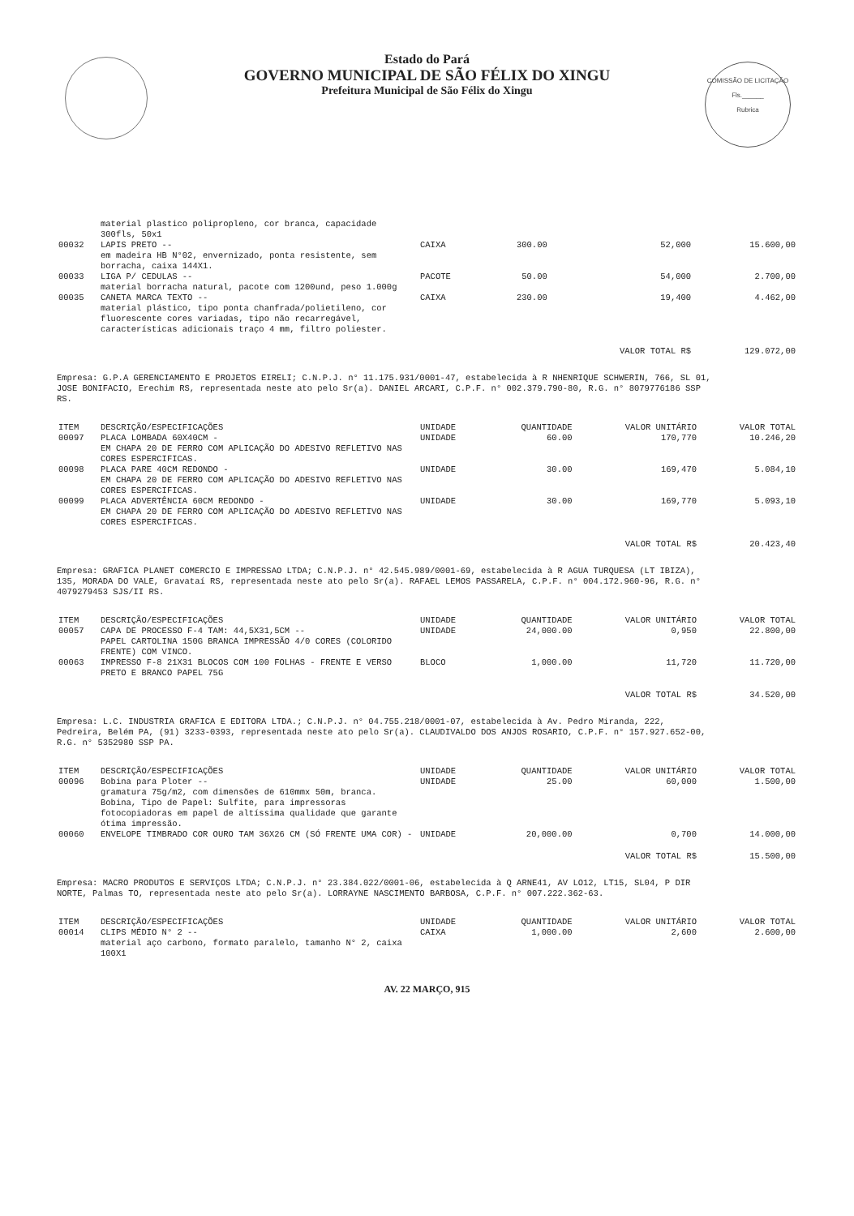COMISSÃO DE LICITAÇÃO
Fls.______
Rubrica
Estado do Pará
GOVERNO MUNICIPAL DE SÃO FÉLIX DO XINGU
Prefeitura Municipal de São Félix do Xingu
| | material plastico polipropleno, cor branca, capacidade 300fls, 50x1 | | | | |
| 00032 | LAPIS PRETO -- em madeira HB N°02, envernizado, ponta resistente, sem borracha, caixa 144X1. | CAIXA | 300.00 | 52,000 | 15.600,00 |
| 00033 | LIGA P/ CEDULAS -- material borracha natural, pacote com 1200und, peso 1.000g | PACOTE | 50.00 | 54,000 | 2.700,00 |
| 00035 | CANETA MARCA TEXTO -- material plástico, tipo ponta chanfrada/polietileno, cor fluorescente cores variadas, tipo não recarregável, características adicionais traço 4 mm, filtro poliester. | CAIXA | 230.00 | 19,400 | 4.462,00 |
| | | | | VALOR TOTAL R$ | 129.072,00 |
Empresa: G.P.A GERENCIAMENTO E PROJETOS EIRELI; C.N.P.J. n° 11.175.931/0001-47, estabelecida à R NHENRIQUE SCHWERIN, 766, SL 01,
JOSE BONIFACIO, Erechim RS, representada neste ato pelo Sr(a). DANIEL ARCARI, C.P.F. n° 002.379.790-80, R.G. n° 8079776186 SSP
RS.
| ITEM | DESCRIÇÃO/ESPECIFICAÇÕES | UNIDADE | QUANTIDADE | VALOR UNITÁRIO | VALOR TOTAL |
| --- | --- | --- | --- | --- | --- |
| 00097 | PLACA LOMBADA 60X40CM - EM CHAPA 20 DE FERRO COM APLICAÇÃO DO ADESIVO REFLETIVO NAS CORES ESPERCIFICAS. | UNIDADE | 60.00 | 170,770 | 10.246,20 |
| 00098 | PLACA PARE 40CM REDONDO - EM CHAPA 20 DE FERRO COM APLICAÇÃO DO ADESIVO REFLETIVO NAS CORES ESPERCIFICAS. | UNIDADE | 30.00 | 169,470 | 5.084,10 |
| 00099 | PLACA ADVERTÊNCIA 60CM REDONDO - EM CHAPA 20 DE FERRO COM APLICAÇÃO DO ADESIVO REFLETIVO NAS CORES ESPERCIFICAS. | UNIDADE | 30.00 | 169,770 | 5.093,10 |
| | | | | VALOR TOTAL R$ | 20.423,40 |
Empresa: GRAFICA PLANET COMERCIO E IMPRESSAO LTDA; C.N.P.J. n° 42.545.989/0001-69, estabelecida à R AGUA TURQUESA (LT IBIZA),
135, MORADA DO VALE, Gravataí RS, representada neste ato pelo Sr(a). RAFAEL LEMOS PASSARELA, C.P.F. n° 004.172.960-96, R.G. n°
4079279453 SJS/II RS.
| ITEM | DESCRIÇÃO/ESPECIFICAÇÕES | UNIDADE | QUANTIDADE | VALOR UNITÁRIO | VALOR TOTAL |
| --- | --- | --- | --- | --- | --- |
| 00057 | CAPA DE PROCESSO F-4 TAM: 44,5X31,5CM -- PAPEL CARTOLINA 150G BRANCA IMPRESSÃO 4/0 CORES (COLORIDO FRENTE) COM VINCO. | UNIDADE | 24,000.00 | 0,950 | 22.800,00 |
| 00063 | IMPRESSO F-8 21X31 BLOCOS COM 100 FOLHAS - FRENTE E VERSO PRETO E BRANCO PAPEL 75G | BLOCO | 1,000.00 | 11,720 | 11.720,00 |
| | | | | VALOR TOTAL R$ | 34.520,00 |
Empresa: L.C. INDUSTRIA GRAFICA E EDITORA LTDA.; C.N.P.J. n° 04.755.218/0001-07, estabelecida à Av. Pedro Miranda, 222,
Pedreira, Belém PA, (91) 3233-0393, representada neste ato pelo Sr(a). CLAUDIVALDO DOS ANJOS ROSARIO, C.P.F. n° 157.927.652-00,
R.G. n° 5352980 SSP PA.
| ITEM | DESCRIÇÃO/ESPECIFICAÇÕES | UNIDADE | QUANTIDADE | VALOR UNITÁRIO | VALOR TOTAL |
| --- | --- | --- | --- | --- | --- |
| 00096 | Bobina para Ploter -- gramatura 75g/m2, com dimensões de 610mmx 50m, branca. Bobina, Tipo de Papel: Sulfite, para impressoras fotocopiadoras em papel de altíssima qualidade que garante ótima impressão. | UNIDADE | 25.00 | 60,000 | 1.500,00 |
| 00060 | ENVELOPE TIMBRADO COR OURO TAM 36X26 CM (SÓ FRENTE UMA COR) - | UNIDADE | 20,000.00 | 0,700 | 14.000,00 |
| | | | | VALOR TOTAL R$ | 15.500,00 |
Empresa: MACRO PRODUTOS E SERVIÇOS LTDA; C.N.P.J. n° 23.384.022/0001-06, estabelecida à Q ARNE41, AV LO12, LT15, SL04, P DIR
NORTE, Palmas TO, representada neste ato pelo Sr(a). LORRAYNE NASCIMENTO BARBOSA, C.P.F. n° 007.222.362-63.
| ITEM | DESCRIÇÃO/ESPECIFICAÇÕES | UNIDADE | QUANTIDADE | VALOR UNITÁRIO | VALOR TOTAL |
| --- | --- | --- | --- | --- | --- |
| 00014 | CLIPS MÉDIO N° 2 -- material aço carbono, formato paralelo, tamanho N° 2, caixa 100X1 | CAIXA | 1,000.00 | 2,600 | 2.600,00 |
AV. 22 MARÇO, 915